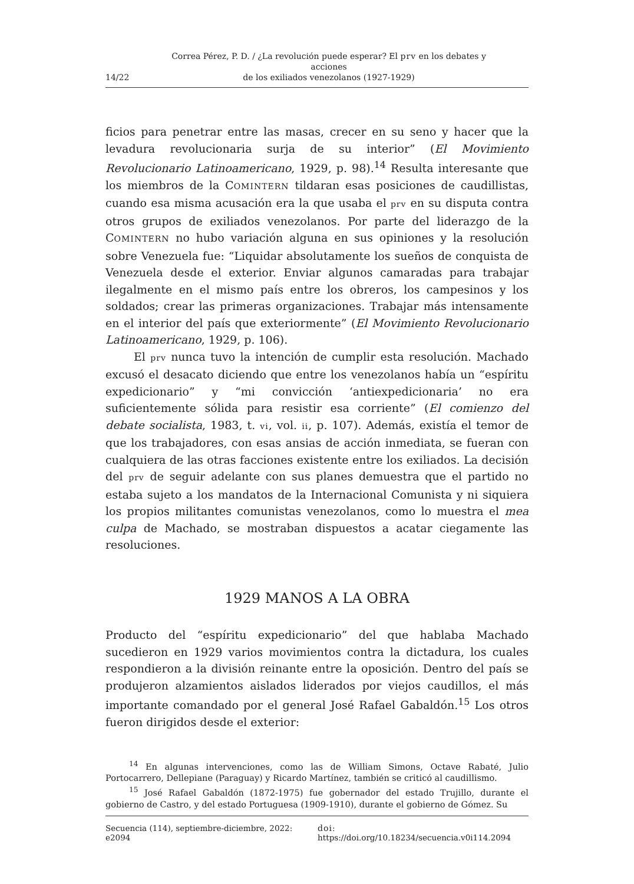14/22
Correa Pérez, P. D. / ¿La revolución puede esperar? El prv en los debates y acciones
de los exiliados venezolanos (1927-1929)
ficios para penetrar entre las masas, crecer en su seno y hacer que la levadura revolucionaria surja de su interior” (El Movimiento Revolucionario Latinoamericano, 1929, p. 98).<sup>14</sup> Resulta interesante que los miembros de la COMINTERN tildaran esas posiciones de caudillistas, cuando esa misma acusación era la que usaba el prv en su disputa contra otros grupos de exiliados venezolanos. Por parte del liderazgo de la COMINTERN no hubo variación alguna en sus opiniones y la resolución sobre Venezuela fue: “Liquidar absolutamente los sueños de conquista de Venezuela desde el exterior. Enviar algunos camaradas para trabajar ilegalmente en el mismo país entre los obreros, los campesinos y los soldados; crear las primeras organizaciones. Trabajar más intensamente en el interior del país que exteriormente” (El Movimiento Revolucionario Latinoamericano, 1929, p. 106).
El prv nunca tuvo la intención de cumplir esta resolución. Machado excusó el desacato diciendo que entre los venezolanos había un “espíritu expedicionario” y “mi convicción ‘antiexpedicionaria’ no era suficientemente sólida para resistir esa corriente” (El comienzo del debate socialista, 1983, t. vi, vol. ii, p. 107). Además, existía el temor de que los trabajadores, con esas ansias de acción inmediata, se fueran con cualquiera de las otras facciones existente entre los exiliados. La decisión del prv de seguir adelante con sus planes demuestra que el partido no estaba sujeto a los mandatos de la Internacional Comunista y ni siquiera los propios militantes comunistas venezolanos, como lo muestra el mea culpa de Machado, se mostraban dispuestos a acatar ciegamente las resoluciones.
1929 MANOS A LA OBRA
Producto del “espíritu expedicionario” del que hablaba Machado sucedieron en 1929 varios movimientos contra la dictadura, los cuales respondieron a la división reinante entre la oposición. Dentro del país se produjeron alzamientos aislados liderados por viejos caudillos, el más importante comandado por el general José Rafael Gabaldón.<sup>15</sup> Los otros fueron dirigidos desde el exterior:
<sup>14</sup> En algunas intervenciones, como las de William Simons, Octave Rabaté, Julio Portocarrero, Dellepiane (Paraguay) y Ricardo Martínez, también se criticó al caudillismo.
<sup>15</sup> José Rafael Gabaldón (1872-1975) fue gobernador del estado Trujillo, durante el gobierno de Castro, y del estado Portuguesa (1909-1910), durante el gobierno de Gómez. Su
Secuencia (114), septiembre-diciembre, 2022: e2094 doi: https://doi.org/10.18234/secuencia.v0i114.2094